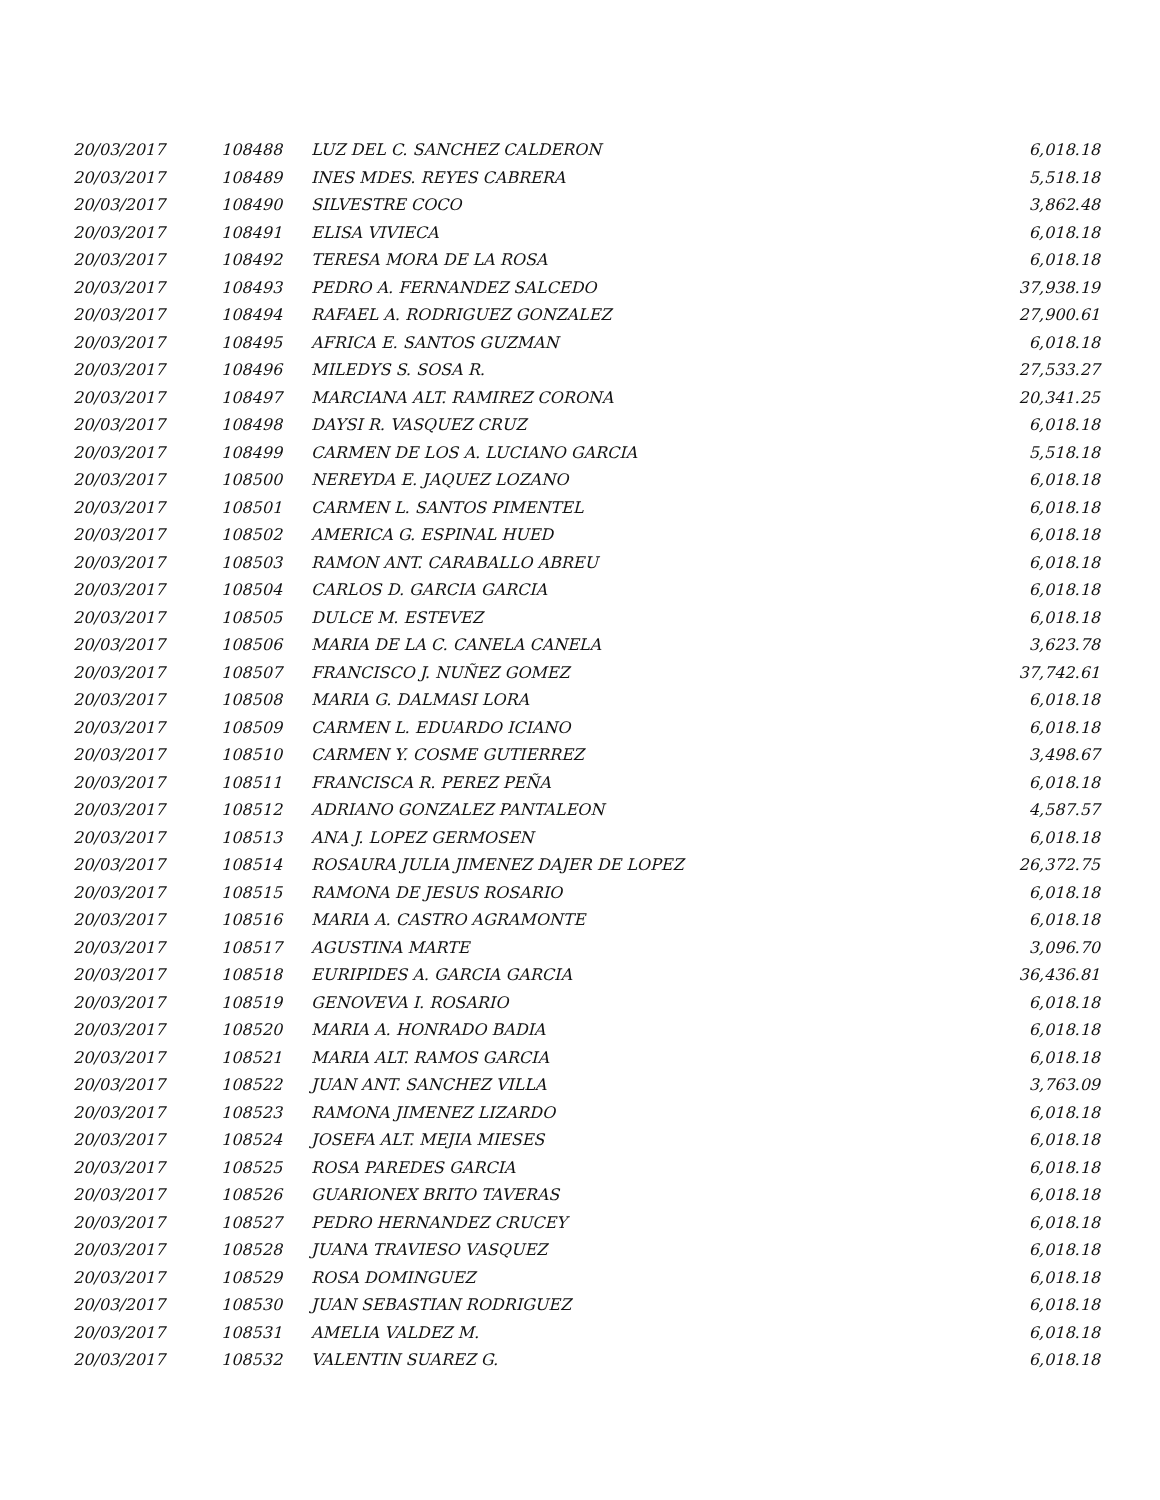| 20/03/2017 | 108488 | LUZ DEL C. SANCHEZ CALDERON | 6,018.18 |
| 20/03/2017 | 108489 | INES MDES. REYES CABRERA | 5,518.18 |
| 20/03/2017 | 108490 | SILVESTRE COCO | 3,862.48 |
| 20/03/2017 | 108491 | ELISA VIVIECA | 6,018.18 |
| 20/03/2017 | 108492 | TERESA MORA DE LA ROSA | 6,018.18 |
| 20/03/2017 | 108493 | PEDRO A. FERNANDEZ SALCEDO | 37,938.19 |
| 20/03/2017 | 108494 | RAFAEL A. RODRIGUEZ GONZALEZ | 27,900.61 |
| 20/03/2017 | 108495 | AFRICA E. SANTOS GUZMAN | 6,018.18 |
| 20/03/2017 | 108496 | MILEDYS S. SOSA R. | 27,533.27 |
| 20/03/2017 | 108497 | MARCIANA ALT. RAMIREZ CORONA | 20,341.25 |
| 20/03/2017 | 108498 | DAYSI R. VASQUEZ CRUZ | 6,018.18 |
| 20/03/2017 | 108499 | CARMEN DE LOS A. LUCIANO GARCIA | 5,518.18 |
| 20/03/2017 | 108500 | NEREYDA E. JAQUEZ LOZANO | 6,018.18 |
| 20/03/2017 | 108501 | CARMEN L. SANTOS PIMENTEL | 6,018.18 |
| 20/03/2017 | 108502 | AMERICA G. ESPINAL HUED | 6,018.18 |
| 20/03/2017 | 108503 | RAMON ANT. CARABALLO ABREU | 6,018.18 |
| 20/03/2017 | 108504 | CARLOS D. GARCIA GARCIA | 6,018.18 |
| 20/03/2017 | 108505 | DULCE M. ESTEVEZ | 6,018.18 |
| 20/03/2017 | 108506 | MARIA DE LA C. CANELA CANELA | 3,623.78 |
| 20/03/2017 | 108507 | FRANCISCO J. NUÑEZ GOMEZ | 37,742.61 |
| 20/03/2017 | 108508 | MARIA G. DALMASI LORA | 6,018.18 |
| 20/03/2017 | 108509 | CARMEN L. EDUARDO ICIANO | 6,018.18 |
| 20/03/2017 | 108510 | CARMEN Y. COSME GUTIERREZ | 3,498.67 |
| 20/03/2017 | 108511 | FRANCISCA R. PEREZ PEÑA | 6,018.18 |
| 20/03/2017 | 108512 | ADRIANO GONZALEZ PANTALEON | 4,587.57 |
| 20/03/2017 | 108513 | ANA J. LOPEZ GERMOSEN | 6,018.18 |
| 20/03/2017 | 108514 | ROSAURA JULIA JIMENEZ DAJER DE LOPEZ | 26,372.75 |
| 20/03/2017 | 108515 | RAMONA DE JESUS ROSARIO | 6,018.18 |
| 20/03/2017 | 108516 | MARIA A. CASTRO AGRAMONTE | 6,018.18 |
| 20/03/2017 | 108517 | AGUSTINA MARTE | 3,096.70 |
| 20/03/2017 | 108518 | EURIPIDES A. GARCIA GARCIA | 36,436.81 |
| 20/03/2017 | 108519 | GENOVEVA I. ROSARIO | 6,018.18 |
| 20/03/2017 | 108520 | MARIA A. HONRADO BADIA | 6,018.18 |
| 20/03/2017 | 108521 | MARIA ALT. RAMOS GARCIA | 6,018.18 |
| 20/03/2017 | 108522 | JUAN ANT. SANCHEZ VILLA | 3,763.09 |
| 20/03/2017 | 108523 | RAMONA JIMENEZ LIZARDO | 6,018.18 |
| 20/03/2017 | 108524 | JOSEFA ALT. MEJIA MIESES | 6,018.18 |
| 20/03/2017 | 108525 | ROSA PAREDES GARCIA | 6,018.18 |
| 20/03/2017 | 108526 | GUARIONEX BRITO TAVERAS | 6,018.18 |
| 20/03/2017 | 108527 | PEDRO HERNANDEZ CRUCEY | 6,018.18 |
| 20/03/2017 | 108528 | JUANA TRAVIESO VASQUEZ | 6,018.18 |
| 20/03/2017 | 108529 | ROSA DOMINGUEZ | 6,018.18 |
| 20/03/2017 | 108530 | JUAN SEBASTIAN RODRIGUEZ | 6,018.18 |
| 20/03/2017 | 108531 | AMELIA VALDEZ M. | 6,018.18 |
| 20/03/2017 | 108532 | VALENTIN SUAREZ G. | 6,018.18 |